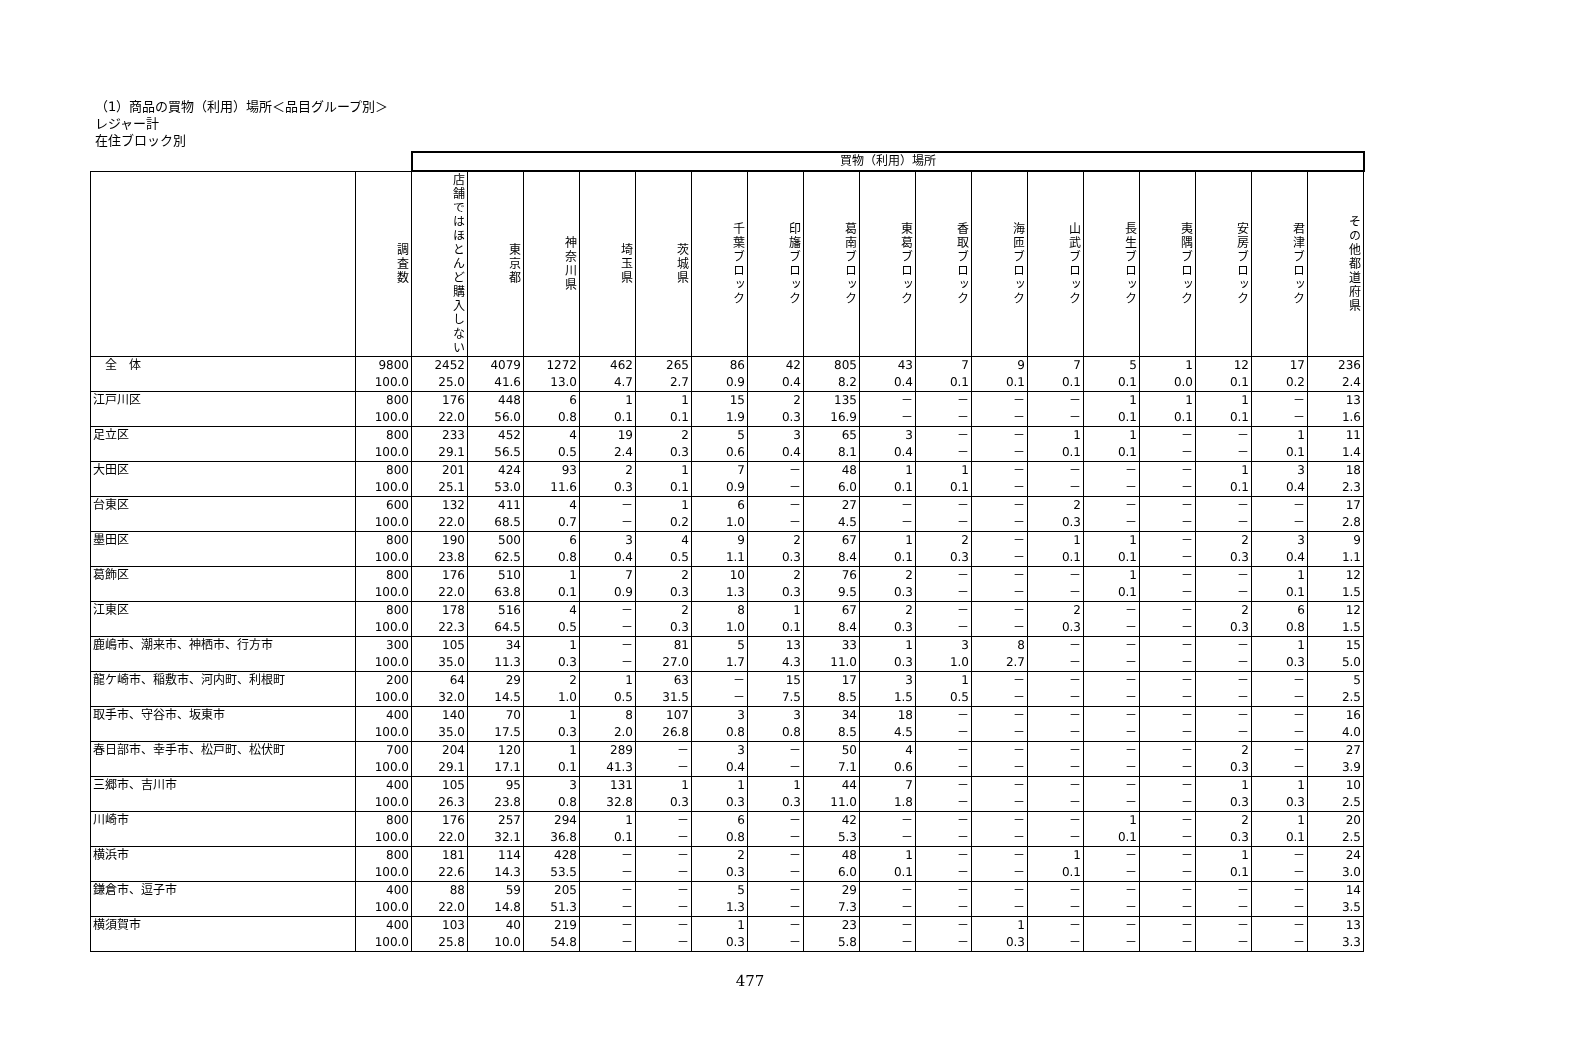（1）商品の買物（利用）場所＜品目グループ別＞
レジャー計
在住ブロック別
| | | 買物（利用）場所 | | | | | | | | | | | | | | | | |
| | 調査数 | 店舗ではほとんど購入しない | 東京都 | 神奈川県 | 埼玉県 | 茨城県 | 千葉ブロック | 印旛ブロック | 葛南ブロック | 東葛ブロック | 香取ブロック | 海匝ブロック | 山武ブロック | 長生ブロック | 夷隅ブロック | 安房ブロック | 君津ブロック | その他都道府県 |
| 全 体 | 9800 | 2452 | 4079 | 1272 | 462 | 265 | 86 | 42 | 805 | 43 | 7 | 9 | 7 | 5 | 1 | 12 | 17 | 236 |
| | 100.0 | 25.0 | 41.6 | 13.0 | 4.7 | 2.7 | 0.9 | 0.4 | 8.2 | 0.4 | 0.1 | 0.1 | 0.1 | 0.1 | 0.0 | 0.1 | 0.2 | 2.4 |
| 江戸川区 | 800 | 176 | 448 | 6 | 1 | 1 | 15 | 2 | 135 | － | － | － | － | 1 | 1 | 1 | － | 13 |
| | 100.0 | 22.0 | 56.0 | 0.8 | 0.1 | 0.1 | 1.9 | 0.3 | 16.9 | － | － | － | － | 0.1 | 0.1 | 0.1 | － | 1.6 |
| 足立区 | 800 | 233 | 452 | 4 | 19 | 2 | 5 | 3 | 65 | 3 | － | － | 1 | 1 | － | － | 1 | 11 |
| | 100.0 | 29.1 | 56.5 | 0.5 | 2.4 | 0.3 | 0.6 | 0.4 | 8.1 | 0.4 | － | － | 0.1 | 0.1 | － | － | 0.1 | 1.4 |
| 大田区 | 800 | 201 | 424 | 93 | 2 | 1 | 7 | － | 48 | 1 | 1 | － | － | － | － | 1 | 3 | 18 |
| | 100.0 | 25.1 | 53.0 | 11.6 | 0.3 | 0.1 | 0.9 | － | 6.0 | 0.1 | 0.1 | － | － | － | － | 0.1 | 0.4 | 2.3 |
| 台東区 | 600 | 132 | 411 | 4 | － | 1 | 6 | － | 27 | － | － | － | 2 | － | － | － | － | 17 |
| | 100.0 | 22.0 | 68.5 | 0.7 | － | 0.2 | 1.0 | － | 4.5 | － | － | － | 0.3 | － | － | － | － | 2.8 |
| 墨田区 | 800 | 190 | 500 | 6 | 3 | 4 | 9 | 2 | 67 | 1 | 2 | － | 1 | 1 | － | 2 | 3 | 9 |
| | 100.0 | 23.8 | 62.5 | 0.8 | 0.4 | 0.5 | 1.1 | 0.3 | 8.4 | 0.1 | 0.3 | － | 0.1 | 0.1 | － | 0.3 | 0.4 | 1.1 |
| 葛飾区 | 800 | 176 | 510 | 1 | 7 | 2 | 10 | 2 | 76 | 2 | － | － | － | 1 | － | － | 1 | 12 |
| | 100.0 | 22.0 | 63.8 | 0.1 | 0.9 | 0.3 | 1.3 | 0.3 | 9.5 | 0.3 | － | － | － | 0.1 | － | － | 0.1 | 1.5 |
| 江東区 | 800 | 178 | 516 | 4 | － | 2 | 8 | 1 | 67 | 2 | － | － | 2 | － | － | 2 | 6 | 12 |
| | 100.0 | 22.3 | 64.5 | 0.5 | － | 0.3 | 1.0 | 0.1 | 8.4 | 0.3 | － | － | 0.3 | － | － | 0.3 | 0.8 | 1.5 |
| 鹿嶋市、潮来市、神栖市、行方市 | 300 | 105 | 34 | 1 | － | 81 | 5 | 13 | 33 | 1 | 3 | 8 | － | － | － | － | 1 | 15 |
| | 100.0 | 35.0 | 11.3 | 0.3 | － | 27.0 | 1.7 | 4.3 | 11.0 | 0.3 | 1.0 | 2.7 | － | － | － | － | 0.3 | 5.0 |
| 龍ケ崎市、稲敷市、河内町、利根町 | 200 | 64 | 29 | 2 | 1 | 63 | － | 15 | 17 | 3 | 1 | － | － | － | － | － | － | 5 |
| | 100.0 | 32.0 | 14.5 | 1.0 | 0.5 | 31.5 | － | 7.5 | 8.5 | 1.5 | 0.5 | － | － | － | － | － | － | 2.5 |
| 取手市、守谷市、坂東市 | 400 | 140 | 70 | 1 | 8 | 107 | 3 | 3 | 34 | 18 | － | － | － | － | － | － | － | 16 |
| | 100.0 | 35.0 | 17.5 | 0.3 | 2.0 | 26.8 | 0.8 | 0.8 | 8.5 | 4.5 | － | － | － | － | － | － | － | 4.0 |
| 春日部市、幸手市、松戸町、松伏町 | 700 | 204 | 120 | 1 | 289 | － | 3 | － | 50 | 4 | － | － | － | － | － | 2 | － | 27 |
| | 100.0 | 29.1 | 17.1 | 0.1 | 41.3 | － | 0.4 | － | 7.1 | 0.6 | － | － | － | － | － | 0.3 | － | 3.9 |
| 三郷市、吉川市 | 400 | 105 | 95 | 3 | 131 | 1 | 1 | 1 | 44 | 7 | － | － | － | － | － | 1 | 1 | 10 |
| | 100.0 | 26.3 | 23.8 | 0.8 | 32.8 | 0.3 | 0.3 | 0.3 | 11.0 | 1.8 | － | － | － | － | － | 0.3 | 0.3 | 2.5 |
| 川崎市 | 800 | 176 | 257 | 294 | 1 | － | 6 | － | 42 | － | － | － | － | 1 | － | 2 | 1 | 20 |
| | 100.0 | 22.0 | 32.1 | 36.8 | 0.1 | － | 0.8 | － | 5.3 | － | － | － | － | 0.1 | － | 0.3 | 0.1 | 2.5 |
| 横浜市 | 800 | 181 | 114 | 428 | － | － | 2 | － | 48 | 1 | － | － | 1 | － | － | 1 | － | 24 |
| | 100.0 | 22.6 | 14.3 | 53.5 | － | － | 0.3 | － | 6.0 | 0.1 | － | － | 0.1 | － | － | 0.1 | － | 3.0 |
| 鎌倉市、逗子市 | 400 | 88 | 59 | 205 | － | － | 5 | － | 29 | － | － | － | － | － | － | － | － | 14 |
| | 100.0 | 22.0 | 14.8 | 51.3 | － | － | 1.3 | － | 7.3 | － | － | － | － | － | － | － | － | 3.5 |
| 横須賀市 | 400 | 103 | 40 | 219 | － | － | 1 | － | 23 | － | － | 1 | － | － | － | － | － | 13 |
| | 100.0 | 25.8 | 10.0 | 54.8 | － | － | 0.3 | － | 5.8 | － | － | 0.3 | － | － | － | － | － | 3.3 |
477